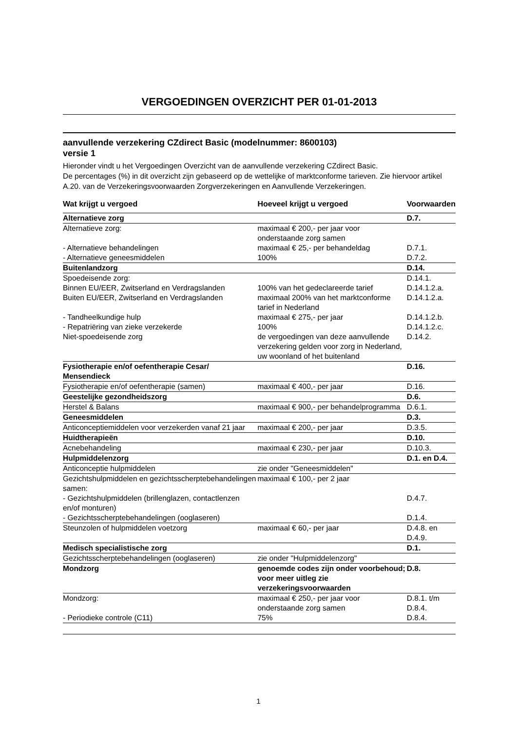VERGOEDINGEN OVERZICHT PER 01-01-2013
aanvullende verzekering CZdirect Basic (modelnummer: 8600103)
versie 1
Hieronder vindt u het Vergoedingen Overzicht van de aanvullende verzekering CZdirect Basic.
De percentages (%) in dit overzicht zijn gebaseerd op de wettelijke of marktconforme tarieven. Zie hiervoor artikel A.20. van de Verzekeringsvoorwaarden Zorgverzekeringen en Aanvullende Verzekeringen.
| Wat krijgt u vergoed | Hoeveel krijgt u vergoed | Voorwaarden |
| --- | --- | --- |
| Alternatieve zorg | | D.7. |
| Alternatieve zorg: | maximaal € 200,- per jaar voor onderstaande zorg samen | |
| - Alternatieve behandelingen | maximaal € 25,- per behandeldag | D.7.1. |
| - Alternatieve geneesmiddelen | 100% | D.7.2. |
| Buitenlandzorg | | D.14. |
| Spoedeisende zorg: | | D.14.1. |
| Binnen EU/EER, Zwitserland en Verdragslanden | 100% van het gedeclareerde tarief | D.14.1.2.a. |
| Buiten EU/EER, Zwitserland en Verdragslanden | maximaal 200% van het marktconforme tarief in Nederland | D.14.1.2.a. |
| - Tandheelkundige hulp | maximaal € 275,- per jaar | D.14.1.2.b. |
| - Repatriëring van zieke verzekerde | 100% | D.14.1.2.c. |
| Niet-spoedeisende zorg | de vergoedingen van deze aanvullende verzekering gelden voor zorg in Nederland, uw woonland of het buitenland | D.14.2. |
| Fysiotherapie en/of oefentherapie Cesar/ Mensendieck | | D.16. |
| Fysiotherapie en/of oefentherapie (samen) | maximaal € 400,- per jaar | D.16. |
| Geestelijke gezondheidszorg | | D.6. |
| Herstel & Balans | maximaal € 900,- per behandelprogramma | D.6.1. |
| Geneesmiddelen | | D.3. |
| Anticonceptiemiddelen voor verzekerden vanaf 21 jaar | maximaal € 200,- per jaar | D.3.5. |
| Huidtherapieën | | D.10. |
| Acnebehandeling | maximaal € 230,- per jaar | D.10.3. |
| Hulpmiddelenzorg | | D.1. en D.4. |
| Anticonceptie hulpmiddelen | zie onder "Geneesmiddelen" | |
| Gezichtshulpmiddelen en gezichtsscherptebehandelingen samen: | maximaal € 100,- per 2 jaar | |
| - Gezichtshulpmiddelen (brillenglazen, contactlenzen en/of monturen) | | D.4.7. |
| - Gezichtsscherptebehandelingen (ooglaseren) | | D.1.4. |
| Steunzolen of hulpmiddelen voetzorg | maximaal € 60,- per jaar | D.4.8. en D.4.9. |
| Medisch specialistische zorg | | D.1. |
| Gezichtsscherptebehandelingen (ooglaseren) | zie onder "Hulpmiddelenzorg" | |
| Mondzorg | genoemde codes zijn onder voorbehoud; voor meer uitleg zie verzekeringsvoorwaarden | D.8. |
| Mondzorg: | maximaal € 250,- per jaar voor onderstaande zorg samen | D.8.1. t/m D.8.4. |
| - Periodieke controle (C11) | 75% | D.8.4. |
1